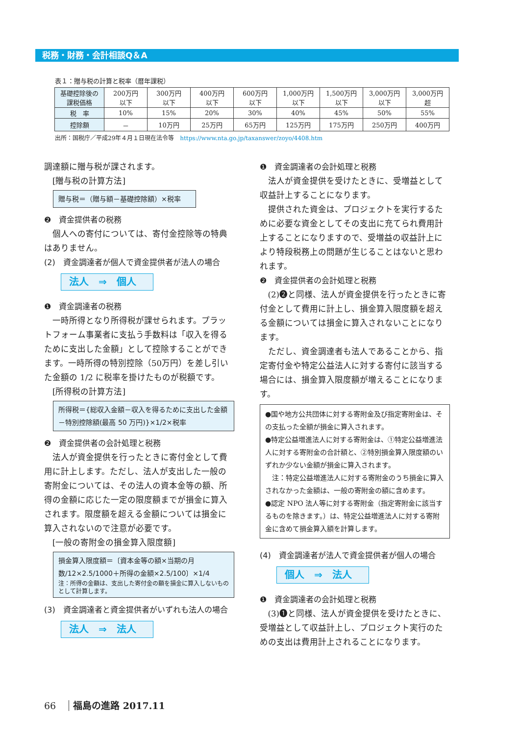税務・財務・会計相談Q＆A
表１：贈与税の計算と税率（暦年課税）
| 基礎控除後の 課税価格 | 200万円 以下 | 300万円 以下 | 400万円 以下 | 600万円 以下 | 1,000万円 以下 | 1,500万円 以下 | 3,000万円 以下 | 3,000万円 超 |
| 税 率 | 10% | 15% | 20% | 30% | 40% | 45% | 50% | 55% |
| 控除額 | － | 10万円 | 25万円 | 65万円 | 125万円 | 175万円 | 250万円 | 400万円 |
出所：国税庁／平成29年４月１日現在法令等 https://www.nta.go.jp/taxanswer/zoyo/4408.htm
調達額に贈与税が課されます。
　[贈与税の計算方法]
贈与税＝（贈与額－基礎控除額）×税率
❷　資金提供者の税務
個人への寄付については、寄付金控除等の特典はありません。
(2)　資金調達者が個人で資金提供者が法人の場合
法人　⇒　個人
❶　資金調達者の税務
一時所得となり所得税が課せられます。プラットフォーム事業者に支払う手数料は「収入を得るために支出した金額」として控除することができます。一時所得の特別控除（50万円）を差し引いた金額の 1/2 に税率を掛けたものが税額です。
　[所得税の計算方法]
所得税＝{総収入金額－収入を得るために支出した金額－特別控除額(最高 50 万円)}×1/2×税率
❷　資金提供者の会計処理と税務
法人が資金提供を行ったときに寄付金として費用に計上します。ただし、法人が支出した一般の寄附金については、その法人の資本金等の額、所得の金額に応じた一定の限度額までが損金に算入されます。限度額を超える金額については損金に算入されないので注意が必要です。
　[一般の寄附金の損金算入限度額]
損金算入限度額＝〔資本金等の額×当期の月数/12×2.5/1000＋所得の金額×2.5/100〕×1/4
注：所得の金額は、支出した寄付金の額を損金に算入しないものとして計算します。
(3)　資金調達者と資金提供者がいずれも法人の場合
法人　⇒　法人
❶　資金調達者の会計処理と税務
法人が資金提供を受けたときに、受増益として収益計上することになります。
提供された資金は、プロジェクトを実行するために必要な資金としてその支出に充てられ費用計上することになりますので、受増益の収益計上により特段税務上の問題が生じることはないと思われます。
❷　資金提供者の会計処理と税務
(2)❷と同様、法人が資金提供を行ったときに寄付金として費用に計上し、損金算入限度額を超える金額については損金に算入されないことになります。
ただし、資金調達者も法人であることから、指定寄付金や特定公益法人に対する寄付に該当する場合には、損金算入限度額が増えることになります。
●国や地方公共団体に対する寄附金及び指定寄附金は、その支払った全額が損金に算入されます。
●特定公益増進法人に対する寄附金は、①特定公益増進法人に対する寄附金の合計額と、②特別損金算入限度額のいずれか少ない金額が損金に算入されます。
　注：特定公益増進法人に対する寄附金のうち損金に算入されなかった金額は、一般の寄附金の額に含めます。
●認定 NPO 法人等に対する寄附金（指定寄附金に該当するものを除きます。）は、特定公益増進法人に対する寄附金に含めて損金算入額を計算します。
(4)　資金調達者が法人で資金提供者が個人の場合
個人　⇒　法人
❶　資金調達者の会計処理と税務
(3)❶と同様、法人が資金提供を受けたときに、受増益として収益計上し、プロジェクト実行のための支出は費用計上されることになります。
66 福島の進路 2017.11